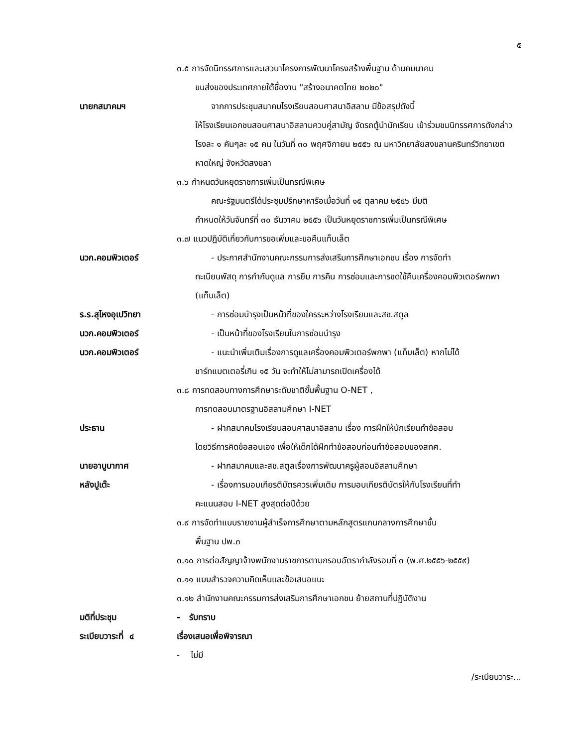๕
๓.๕ การจัดนิทรรศการและเสวนาโครงการพัฒนาโครงสร้างพื้นฐาน ด้านคมนาคม
ขนส่งของประเทศภายใต้ชื่องาน "สร้างอนาคตไทย ๒๐๒๐"
นายกสมาคมฯ จากการประชุมสมาคมโรงเรียนสอนศาสนาอิสลาม มีข้อสรุปดังนี้
ให้โรงเรียนเอกชนสอนศาสนาอิสลามควบคู่สามัญ จัดรถตู้นำนักเรียน เข้าร่วมชมนิทรรศการดังกล่าวโรงละ ๑ คันๆละ ๑๕ คน ในวันที่ ๓๐ พฤศจิกายน ๒๕๕๖ ณ มหาวิทยาลัยสงขลานครินทร์วิทยาเขตหาดใหญ่ จังหวัดสงขลา
๓.๖ กำหนดวันหยุดราชการเพิ่มเป็นกรณีพิเศษ
คณะรัฐมนตรีได้ประชุมปรึกษาหารือเมื่อวันที่ ๑๕ ตุลาคม ๒๕๕๖ มีมติ
กำหนดให้วันจันทร์ที่ ๓๐ ธันวาคม ๒๕๕๖ เป็นวันหยุดราชการเพิ่มเป็นกรณีพิเศษ
๓.๗ แนวปฏิบัติเกี่ยวกับการขอเพิ่มและขอคืนแท็บเล็ต
นวก.คอมพิวเตอร์ - ประกาศสำนักงานคณะกรรมการส่งเสริมการศึกษาเอกชน เรื่อง การจัดทำ
ทะเบียนพัสดุ การกำกับดูแล การยืม การคืน การซ่อมและการชดใช้คืนเครื่องคอมพิวเตอร์พกพา (แท็บเล็ต)
ร.ร.สุไหงอุเปวิทยา - การซ่อมบำรุงเป็นหน้าที่ของใครระหว่างโรงเรียนและสช.สตูล
นวก.คอมพิวเตอร์ - เป็นหน้าที่ของโรงเรียนในการซ่อมบำรุง
นวก.คอมพิวเตอร์ - แนะนำเพิ่มเติมเรื่องการดูแลเครื่องคอมพิวเตอร์พกพา (แท็บเล็ต) หากไม่ได้
ชาร์ทแบตเตอรี่เกิน ๑๕ วัน จะทำให้ไม่สามารถเปิดเครื่องได้
๓.๘ การทดสอบทางการศึกษาระดับชาติขั้นพื้นฐาน O-NET ,
การทดสอบมาตรฐานอิสลามศึกษา I-NET
ประธาน - ฝากสมาคมโรงเรียนสอนศาสนาอิสลาม เรื่อง การฝึกให้นักเรียนทำข้อสอบ
โดยวิธีการคิดข้อสอบเอง เพื่อให้เด็กได้ฝึกทำข้อสอบก่อนทำข้อสอบของสทศ.
นายอาบูบากาศ - ฝากสมาคมและสช.สตูลเรื่องการพัฒนาครูผู้สอนอิสลามศึกษา
หลังปูเต๊ะ - เรื่องการมอบเกียรติบัตรควรเพิ่มเติม การมอบเกียรติบัตรให้กับโรงเรียนที่ทำ
คะแนนสอบ I-NET สูงสุดต่อปีด้วย
๓.๙ การจัดทำแบบรายงานผู้สำเร็จการศึกษาตามหลักสูตรแกนกลางการศึกษาขั้น
พื้นฐาน ปพ.๓
๓.๑๐ การต่อสัญญาจ้างพนักงานราชการตามกรอบอัตรากำลังรอบที่ ๓ (พ.ศ.๒๕๕๖-๒๕๕๙)
๓.๑๑ แบบสำรวจความคิดเห็นและข้อเสนอแนะ
๓.๑๒ สำนักงานคณะกรรมการส่งเสริมการศึกษาเอกชน ย้ายสถานที่ปฏิบัติงาน
มติที่ประชุม - รับทราบ
ระเบียบวาระที่ ๔ เรื่องเสนอเพื่อพิจารณา
- ไม่มี
/ระเบียบวาระ...